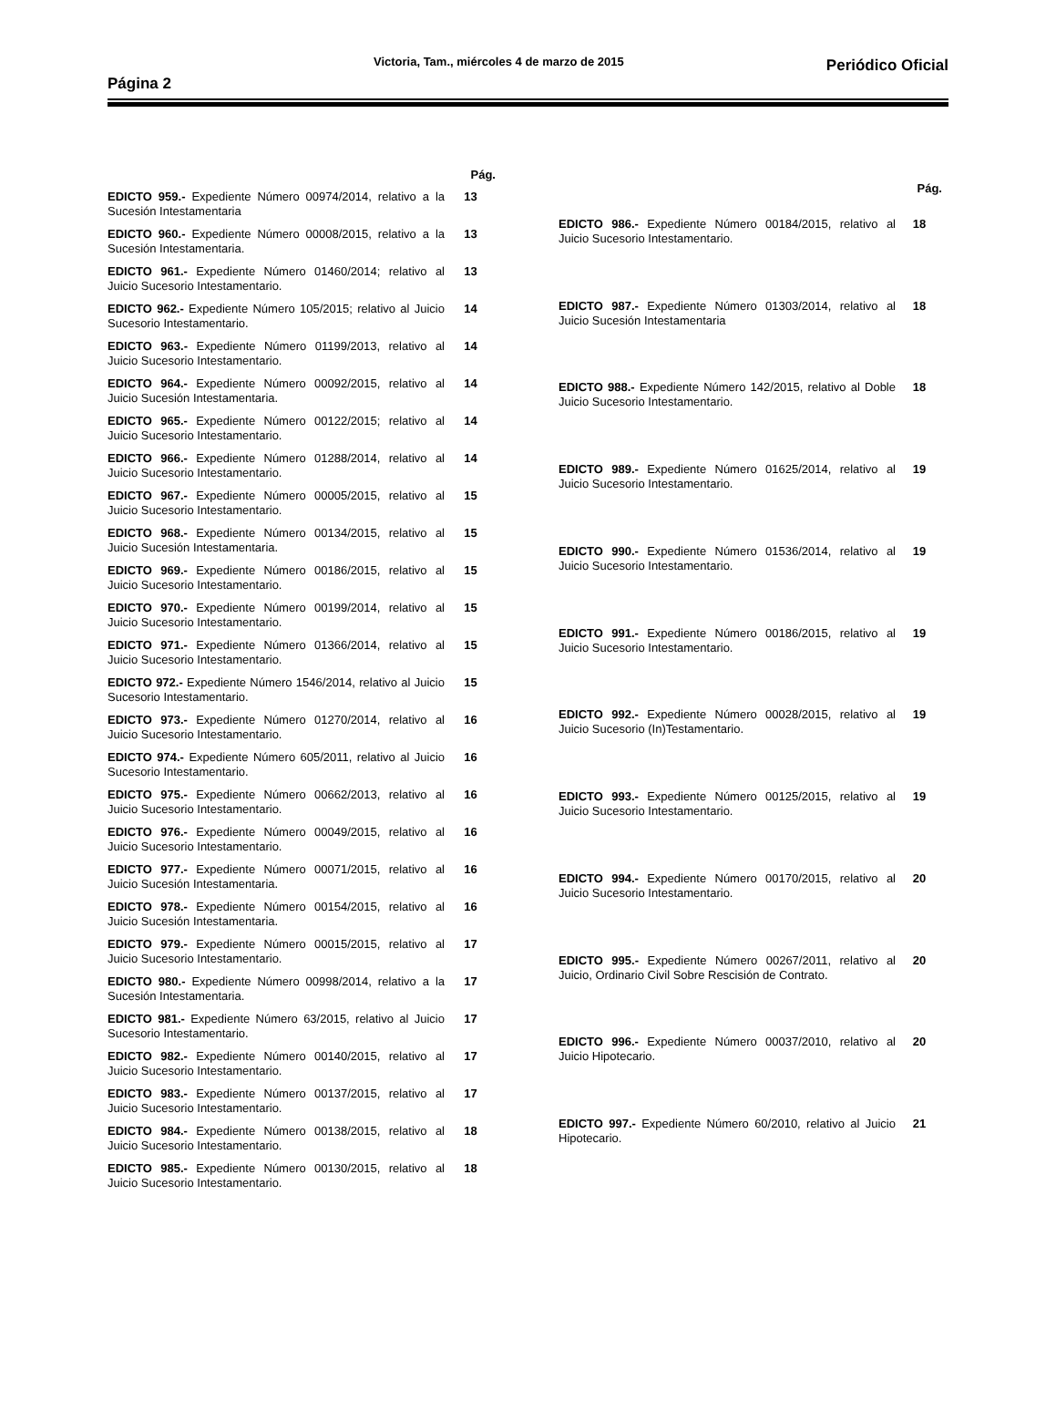Página 2 Victoria, Tam., miércoles 4 de marzo de 2015 Periódico Oficial
| | Pág. |
| --- | --- |
| EDICTO 959.- Expediente Número 00974/2014, relativo a la Sucesión Intestamentaria | 13 |
| EDICTO 960.- Expediente Número 00008/2015, relativo a la Sucesión Intestamentaria. | 13 |
| EDICTO 961.- Expediente Número 01460/2014; relativo al Juicio Sucesorio Intestamentario. | 13 |
| EDICTO 962.- Expediente Número 105/2015; relativo al Juicio Sucesorio Intestamentario. | 14 |
| EDICTO 963.- Expediente Número 01199/2013, relativo al Juicio Sucesorio Intestamentario. | 14 |
| EDICTO 964.- Expediente Número 00092/2015, relativo al Juicio Sucesión Intestamentaria. | 14 |
| EDICTO 965.- Expediente Número 00122/2015; relativo al Juicio Sucesorio Intestamentario. | 14 |
| EDICTO 966.- Expediente Número 01288/2014, relativo al Juicio Sucesorio Intestamentario. | 14 |
| EDICTO 967.- Expediente Número 00005/2015, relativo al Juicio Sucesorio Intestamentario. | 15 |
| EDICTO 968.- Expediente Número 00134/2015, relativo al Juicio Sucesión Intestamentaria. | 15 |
| EDICTO 969.- Expediente Número 00186/2015, relativo al Juicio Sucesorio Intestamentario. | 15 |
| EDICTO 970.- Expediente Número 00199/2014, relativo al Juicio Sucesorio Intestamentario. | 15 |
| EDICTO 971.- Expediente Número 01366/2014, relativo al Juicio Sucesorio Intestamentario. | 15 |
| EDICTO 972.- Expediente Número 1546/2014, relativo al Juicio Sucesorio Intestamentario. | 15 |
| EDICTO 973.- Expediente Número 01270/2014, relativo al Juicio Sucesorio Intestamentario. | 16 |
| EDICTO 974.- Expediente Número 605/2011, relativo al Juicio Sucesorio Intestamentario. | 16 |
| EDICTO 975.- Expediente Número 00662/2013, relativo al Juicio Sucesorio Intestamentario. | 16 |
| EDICTO 976.- Expediente Número 00049/2015, relativo al Juicio Sucesorio Intestamentario. | 16 |
| EDICTO 977.- Expediente Número 00071/2015, relativo al Juicio Sucesión Intestamentaria. | 16 |
| EDICTO 978.- Expediente Número 00154/2015, relativo al Juicio Sucesión Intestamentaria. | 16 |
| EDICTO 979.- Expediente Número 00015/2015, relativo al Juicio Sucesorio Intestamentario. | 17 |
| EDICTO 980.- Expediente Número 00998/2014, relativo a la Sucesión Intestamentaria. | 17 |
| EDICTO 981.- Expediente Número 63/2015, relativo al Juicio Sucesorio Intestamentario. | 17 |
| EDICTO 982.- Expediente Número 00140/2015, relativo al Juicio Sucesorio Intestamentario. | 17 |
| EDICTO 983.- Expediente Número 00137/2015, relativo al Juicio Sucesorio Intestamentario. | 17 |
| EDICTO 984.- Expediente Número 00138/2015, relativo al Juicio Sucesorio Intestamentario. | 18 |
| EDICTO 985.- Expediente Número 00130/2015, relativo al Juicio Sucesorio Intestamentario. | 18 |
| | Pág. |
| --- | --- |
| EDICTO 986.- Expediente Número 00184/2015, relativo al Juicio Sucesorio Intestamentario. | 18 |
| EDICTO 987.- Expediente Número 01303/2014, relativo al Juicio Sucesión Intestamentaria | 18 |
| EDICTO 988.- Expediente Número 142/2015, relativo al Doble Juicio Sucesorio Intestamentario. | 18 |
| EDICTO 989.- Expediente Número 01625/2014, relativo al Juicio Sucesorio Intestamentario. | 19 |
| EDICTO 990.- Expediente Número 01536/2014, relativo al Juicio Sucesorio Intestamentario. | 19 |
| EDICTO 991.- Expediente Número 00186/2015, relativo al Juicio Sucesorio Intestamentario. | 19 |
| EDICTO 992.- Expediente Número 00028/2015, relativo al Juicio Sucesorio (In)Testamentario. | 19 |
| EDICTO 993.- Expediente Número 00125/2015, relativo al Juicio Sucesorio Intestamentario. | 19 |
| EDICTO 994.- Expediente Número 00170/2015, relativo al Juicio Sucesorio Intestamentario. | 20 |
| EDICTO 995.- Expediente Número 00267/2011, relativo al Juicio, Ordinario Civil Sobre Rescisión de Contrato. | 20 |
| EDICTO 996.- Expediente Número 00037/2010, relativo al Juicio Hipotecario. | 20 |
| EDICTO 997.- Expediente Número 60/2010, relativo al Juicio Hipotecario. | 21 |